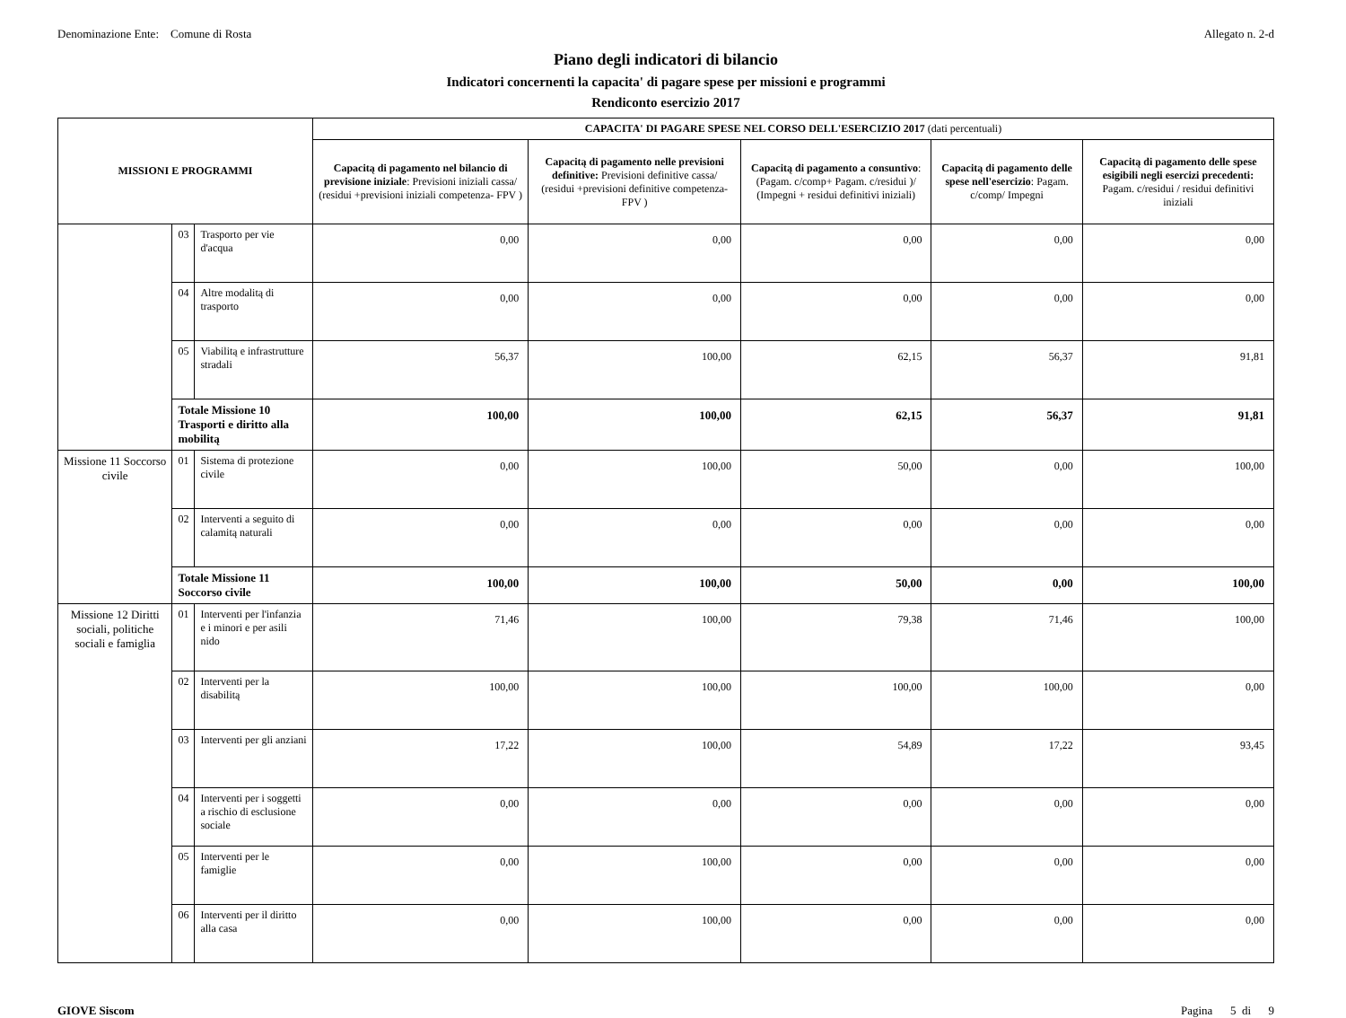Denominazione Ente: Comune di Rosta
Allegato n. 2-d
Piano degli indicatori di bilancio
Indicatori concernenti la capacita' di pagare spese per missioni e programmi
Rendiconto esercizio 2017
| MISSIONI E PROGRAMMI | | | CAPACITA' DI PAGARE SPESE NEL CORSO DELL'ESERCIZIO 2017 (dati percentuali) | | | | |
| --- | --- | --- | --- | --- | --- | --- | --- |
| | | | Capacitą di pagamento nel bilancio di previsione iniziale : Previsioni iniziali cassa/ (residui +previsioni iniziali competenza- FPV ) | Capacitą di pagamento nelle previsioni definitive: Previsioni definitive cassa/ (residui +previsioni definitive competenza- FPV ) | Capacitą di pagamento a consuntivo : (Pagam. c/comp+ Pagam. c/residui )/ (Impegni + residui definitivi iniziali) | Capacitą di pagamento delle spese nell'esercizio : Pagam. c/comp/ Impegni | Capacitą di pagamento delle spese esigibili negli esercizi precedenti: Pagam. c/residui / residui definitivi iniziali |
| | 03 | Trasporto per vie d'acqua | 0,00 | 0,00 | 0,00 | 0,00 | 0,00 |
| | 04 | Altre modalitą di trasporto | 0,00 | 0,00 | 0,00 | 0,00 | 0,00 |
| | 05 | Viabilitą e infrastrutture stradali | 56,37 | 100,00 | 62,15 | 56,37 | 91,81 |
| | Totale Missione 10 Trasporti e diritto alla mobilitą | | 100,00 | 100,00 | 62,15 | 56,37 | 91,81 |
| Missione 11 Soccorso civile | 01 | Sistema di protezione civile | 0,00 | 100,00 | 50,00 | 0,00 | 100,00 |
| | 02 | Interventi a seguito di calamitą naturali | 0,00 | 0,00 | 0,00 | 0,00 | 0,00 |
| | Totale Missione 11 Soccorso civile | | 100,00 | 100,00 | 50,00 | 0,00 | 100,00 |
| Missione 12 Diritti sociali, politiche sociali e famiglia | 01 | Interventi per l'infanzia e i minori e per asili nido | 71,46 | 100,00 | 79,38 | 71,46 | 100,00 |
| | 02 | Interventi per la disabilitą | 100,00 | 100,00 | 100,00 | 100,00 | 0,00 |
| | 03 | Interventi per gli anziani | 17,22 | 100,00 | 54,89 | 17,22 | 93,45 |
| | 04 | Interventi per i soggetti a rischio di esclusione sociale | 0,00 | 0,00 | 0,00 | 0,00 | 0,00 |
| | 05 | Interventi per le famiglie | 0,00 | 100,00 | 0,00 | 0,00 | 0,00 |
| | 06 | Interventi per il diritto alla casa | 0,00 | 100,00 | 0,00 | 0,00 | 0,00 |
GIOVE Siscom Pagina 5 di 9